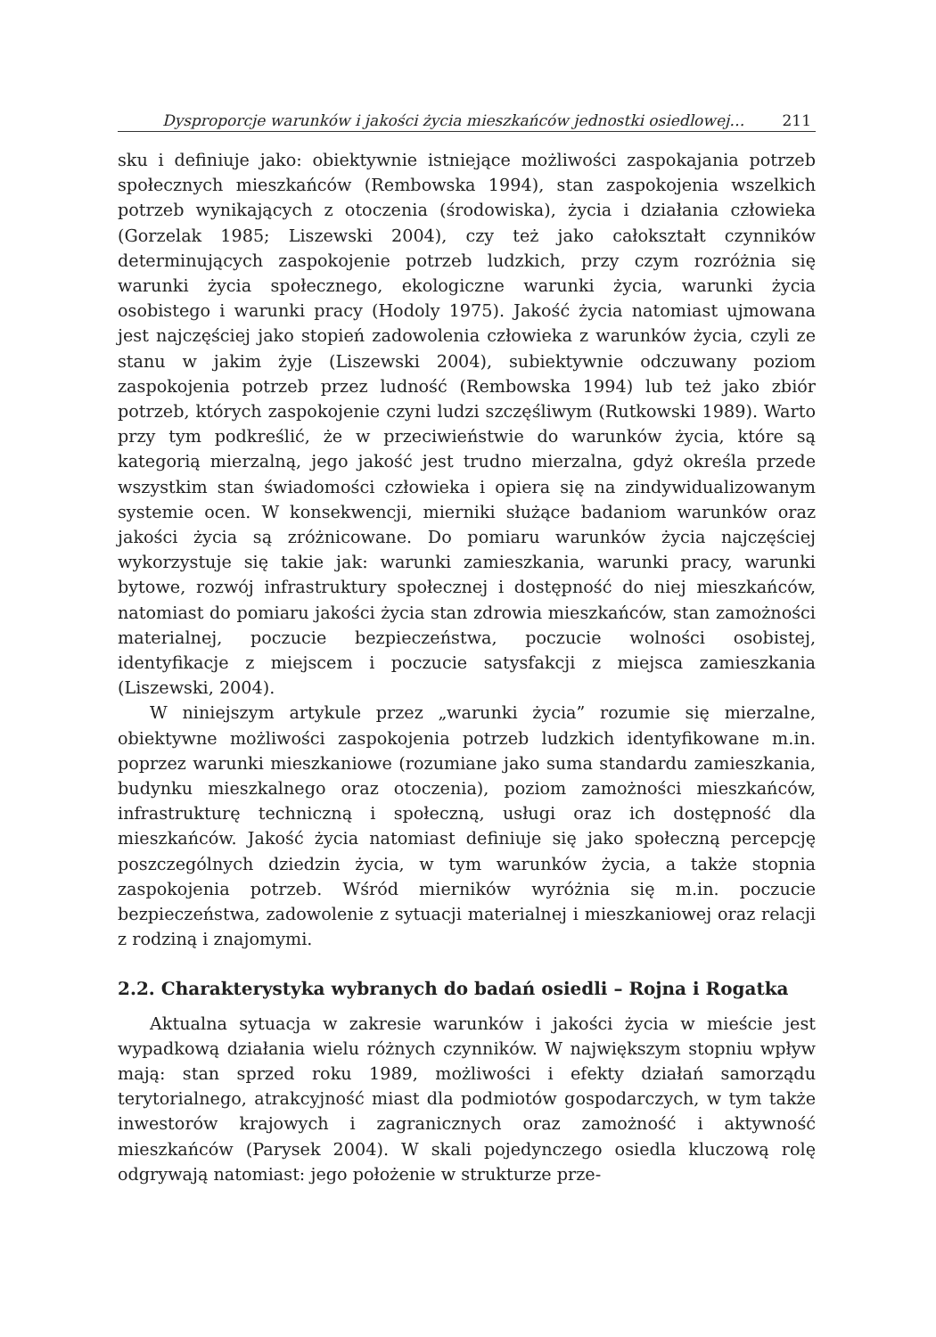Dysproporcje warunków i jakości życia mieszkańców jednostki osiedlowej… 211
sku i definiuje jako: obiektywnie istniejące możliwości zaspokajania potrzeb społecznych mieszkańców (Rembowska 1994), stan zaspokojenia wszelkich potrzeb wynikających z otoczenia (środowiska), życia i działania człowieka (Gorzelak 1985; Liszewski 2004), czy też jako całokształt czynników determinujących zaspokojenie potrzeb ludzkich, przy czym rozróżnia się warunki życia społecznego, ekologiczne warunki życia, warunki życia osobistego i warunki pracy (Hodoly 1975). Jakość życia natomiast ujmowana jest najczęściej jako stopień zadowolenia człowieka z warunków życia, czyli ze stanu w jakim żyje (Liszewski 2004), subiektywnie odczuwany poziom zaspokojenia potrzeb przez ludność (Rembowska 1994) lub też jako zbiór potrzeb, których zaspokojenie czyni ludzi szczęśliwym (Rutkowski 1989). Warto przy tym podkreślić, że w przeciwieństwie do warunków życia, które są kategorią mierzalną, jego jakość jest trudno mierzalna, gdyż określa przede wszystkim stan świadomości człowieka i opiera się na zindywidualizowanym systemie ocen. W konsekwencji, mierniki służące badaniom warunków oraz jakości życia są zróżnicowane. Do pomiaru warunków życia najczęściej wykorzystuje się takie jak: warunki zamieszkania, warunki pracy, warunki bytowe, rozwój infrastruktury społecznej i dostępność do niej mieszkańców, natomiast do pomiaru jakości życia stan zdrowia mieszkańców, stan zamożności materialnej, poczucie bezpieczeństwa, poczucie wolności osobistej, identyfikacje z miejscem i poczucie satysfakcji z miejsca zamieszkania (Liszewski, 2004).
W niniejszym artykule przez „warunki życia” rozumie się mierzalne, obiektywne możliwości zaspokojenia potrzeb ludzkich identyfikowane m.in. poprzez warunki mieszkaniowe (rozumiane jako suma standardu zamieszkania, budynku mieszkalnego oraz otoczenia), poziom zamożności mieszkańców, infrastrukturę techniczną i społeczną, usługi oraz ich dostępność dla mieszkańców. Jakość życia natomiast definiuje się jako społeczną percepcję poszczególnych dziedzin życia, w tym warunków życia, a także stopnia zaspokojenia potrzeb. Wśród mierników wyróżnia się m.in. poczucie bezpieczeństwa, zadowolenie z sytuacji materialnej i mieszkaniowej oraz relacji z rodziną i znajomymi.
2.2. Charakterystyka wybranych do badań osiedli – Rojna i Rogatka
Aktualna sytuacja w zakresie warunków i jakości życia w mieście jest wypadkową działania wielu różnych czynników. W największym stopniu wpływ mają: stan sprzed roku 1989, możliwości i efekty działań samorządu terytorialnego, atrakcyjność miast dla podmiotów gospodarczych, w tym także inwestorów krajowych i zagranicznych oraz zamożność i aktywność mieszkańców (Parysek 2004). W skali pojedynczego osiedla kluczową rolę odgrywają natomiast: jego położenie w strukturze prze-